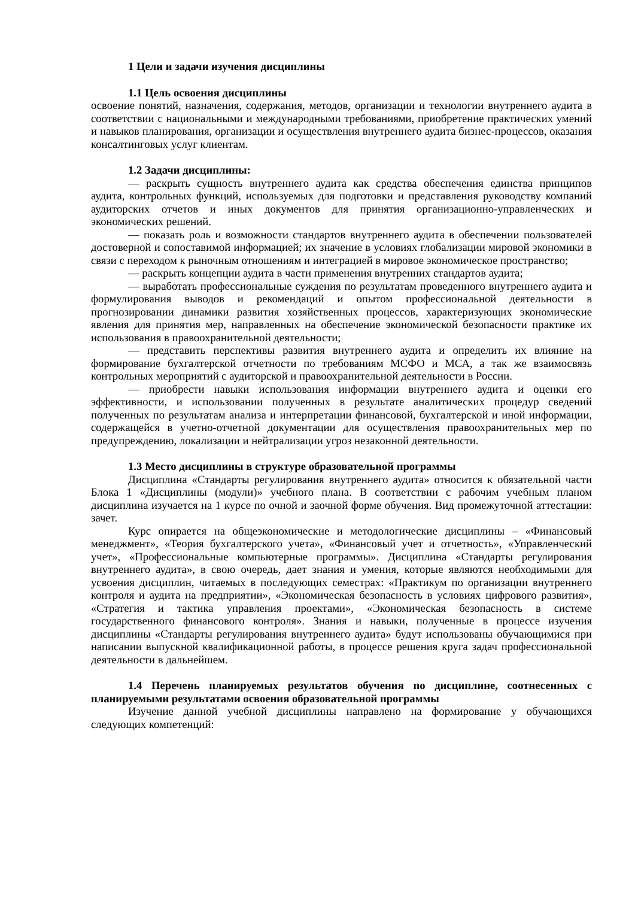1 Цели и задачи изучения дисциплины
1.1 Цель освоения дисциплины
освоение понятий, назначения, содержания, методов, организации и технологии внутреннего аудита в соответствии с национальными и международными требованиями, приобретение практических умений и навыков планирования, организации и осуществления внутреннего аудита бизнес-процессов, оказания консалтинговых услуг клиентам.
1.2 Задачи дисциплины:
— раскрыть сущность внутреннего аудита как средства обеспечения единства принципов аудита, контрольных функций, используемых для подготовки и представления руководству компаний аудиторских отчетов и иных документов для принятия организационно-управленческих и экономических решений.
— показать роль и возможности стандартов внутреннего аудита в обеспечении пользователей достоверной и сопоставимой информацией; их значение в условиях глобализации мировой экономики в связи с переходом к рыночным отношениям и интеграцией в мировое экономическое пространство;
— раскрыть концепции аудита в части применения внутренних стандартов аудита;
— выработать профессиональные суждения по результатам проведенного внутреннего аудита и формулирования выводов и рекомендаций и опытом профессиональной деятельности в прогнозировании динамики развития хозяйственных процессов, характеризующих экономические явления для принятия мер, направленных на обеспечение экономической безопасности практике их использования в правоохранительной деятельности;
— представить перспективы развития внутреннего аудита и определить их влияние на формирование бухгалтерской отчетности по требованиям МСФО и МСА, а так же взаимосвязь контрольных мероприятий с аудиторской и правоохранительной деятельности в России.
— приобрести навыки использования информации внутреннего аудита и оценки его эффективности, и использовании полученных в результате аналитических процедур сведений полученных по результатам анализа и интерпретации финансовой, бухгалтерской и иной информации, содержащейся в учетно-отчетной документации для осуществления правоохранительных мер по предупреждению, локализации и нейтрализации угроз незаконной деятельности.
1.3 Место дисциплины в структуре образовательной программы
Дисциплина «Стандарты регулирования внутреннего аудита» относится к обязательной части Блока 1 «Дисциплины (модули)» учебного плана. В соответствии с рабочим учебным планом дисциплина изучается на 1 курсе по очной и заочной форме обучения. Вид промежуточной аттестации: зачет.
Курс опирается на общеэкономические и методологические дисциплины – «Финансовый менеджмент», «Теория бухгалтерского учета», «Финансовый учет и отчетность», «Управленческий учет», «Профессиональные компьютерные программы». Дисциплина «Стандарты регулирования внутреннего аудита», в свою очередь, дает знания и умения, которые являются необходимыми для усвоения дисциплин, читаемых в последующих семестрах: «Практикум по организации внутреннего контроля и аудита на предприятии», «Экономическая безопасность в условиях цифрового развития», «Стратегия и тактика управления проектами», «Экономическая безопасность в системе государственного финансового контроля». Знания и навыки, полученные в процессе изучения дисциплины «Стандарты регулирования внутреннего аудита» будут использованы обучающимися при написании выпускной квалификационной работы, в процессе решения круга задач профессиональной деятельности в дальнейшем.
1.4 Перечень планируемых результатов обучения по дисциплине, соотнесенных с планируемыми результатами освоения образовательной программы
Изучение данной учебной дисциплины направлено на формирование у обучающихся следующих компетенций: